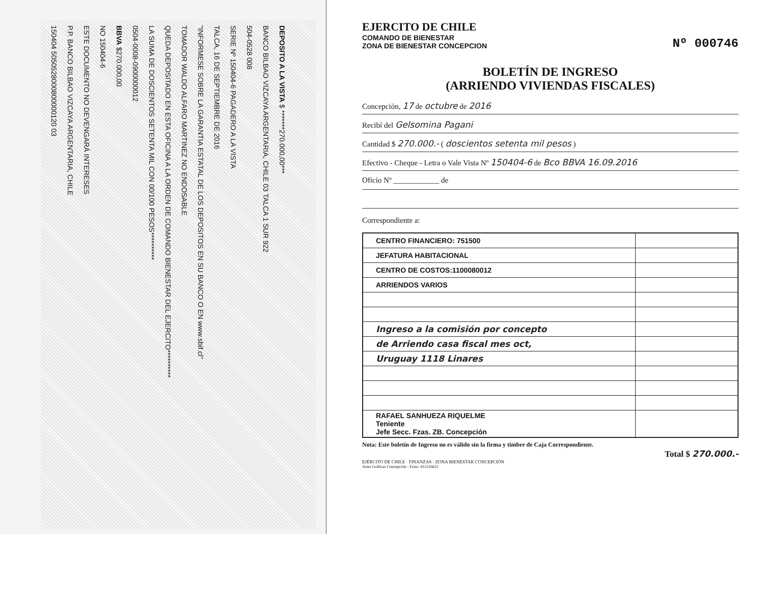DEPOSITO A LA VISTA $ *******270.000,00***
BANCO BILBAO VIZCAYA ARGENTARIA, CHILE 03 TALCA 1 SUR 922
504-0528 008
SERIE Nº 150404-6 PAGADERO A LA VISTA
TALCA, 16 DE SEPTIEMBRE DE 2016
"INFORMESE SOBRE LA GARANTIA ESTATAL DE LOS DEPOSITOS EN SU BANCO O EN www.sbif.cl"
TOMADOR WALDO ALFARO MARTINEZ NO ENDOSABLE
QUEDA DEPOSITADO EN ESTA OFICINA A LA ORDEN DE COMANDO BIENESTAR DEL EJERCITO**********
LA SUMA DE DOSCIENTOS SETENTA MIL CON 00/100 PESOS**********
0504-0008-0900000012
BBVA $270.000,00
NO 150404-6
ESTE DOCUMENTO NO DEVENGARÁ INTERESES
P.P. BANCO BILBAO VIZCAYA ARGENTARIA, CHILE
150404 5050528000800000120 03
EJERCITO DE CHILE
COMANDO DE BIENESTAR
ZONA DE BIENESTAR CONCEPCION Nº 000746
BOLETÍN DE INGRESO
(ARRIENDO VIVIENDAS FISCALES)
Concepción, 17 de octubre de 2016
Recibí del Gelsomina Pagani
Cantidad $ 270.000.- ( doscientos setenta mil pesos )
Efectivo - Cheque - Letra o Vale Vista Nº 150404-6 de Bco BBVA 16.09.2016
Oficio Nº ____________ de
Correspondiente a:
| CENTRO FINANCIERO: 751500 | |
| JEFATURA HABITACIONAL | |
| CENTRO DE COSTOS:1100080012 | |
| ARRIENDOS VARIOS | |
| Ingreso a la comisión por concepto | |
| de Arriendo casa fiscal mes oct, | |
| Uruguay 1118 Linares | |
| RAFAEL SANHUEZA RIQUELME Teniente Jefe Secc. Fzas. ZB. Concepción | |
Nota: Este boletín de Ingreso no es válido sin la firma y timbre de Caja Correspondiente.
Total $ 270.000.-
EJÉRCITO DE CHILE · FINANZAS · ZONA BIENESTAR CONCEPCIÓN
Artes Gráficas Concepción - Fono: 412316621